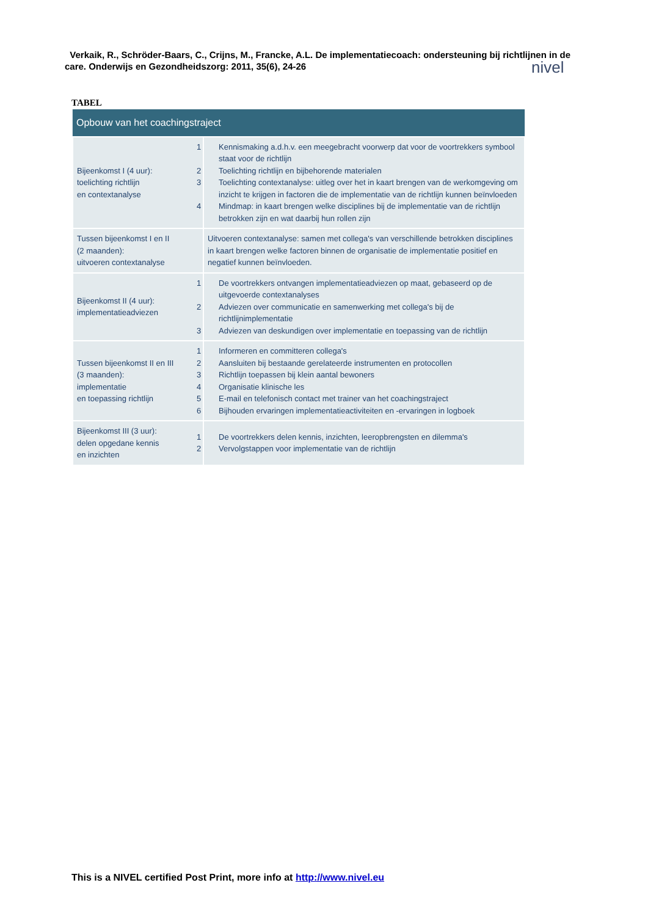Verkaik, R., Schröder-Baars, C., Crijns, M., Francke, A.L. De implementatiecoach: ondersteuning bij richtlijnen in de care. Onderwijs en Gezondheidszorg: 2011, 35(6), 24-26
nivel
TABEL
| Opbouw van het coachingstraject | |
| --- | --- |
| Bijeenkomst I (4 uur): toelichting richtlijn en contextanalyse | 1 Kennismaking a.d.h.v. een meegebracht voorwerp dat voor de voortrekkers symbool staat voor de richtlijn 2 Toelichting richtlijn en bijbehorende materialen 3 Toelichting contextanalyse: uitleg over het in kaart brengen van de werkomgeving om inzicht te krijgen in factoren die de implementatie van de richtlijn kunnen beïnvloeden 4 Mindmap: in kaart brengen welke disciplines bij de implementatie van de richtlijn betrokken zijn en wat daarbij hun rollen zijn |
| Tussen bijeenkomst I en II (2 maanden): uitvoeren contextanalyse | Uitvoeren contextanalyse: samen met collega's van verschillende betrokken disciplines in kaart brengen welke factoren binnen de organisatie de implementatie positief en negatief kunnen beïnvloeden. |
| Bijeenkomst II (4 uur): implementatieadviezen | 1 De voortrekkers ontvangen implementatieadviezen op maat, gebaseerd op de uitgevoerde contextanalyses 2 Adviezen over communicatie en samenwerking met collega's bij de richtlijnimplementatie 3 Adviezen van deskundigen over implementatie en toepassing van de richtlijn |
| Tussen bijeenkomst II en III (3 maanden): implementatie en toepassing richtlijn | 1 Informeren en committeren collega's 2 Aansluiten bij bestaande gerelateerde instrumenten en protocollen 3 Richtlijn toepassen bij klein aantal bewoners 4 Organisatie klinische les 5 E-mail en telefonisch contact met trainer van het coachingstraject 6 Bijhouden ervaringen implementatieactiviteiten en -ervaringen in logboek |
| Bijeenkomst III (3 uur): delen opgedane kennis en inzichten | 1 De voortrekkers delen kennis, inzichten, leeropbrengsten en dilemma's 2 Vervolgstappen voor implementatie van de richtlijn |
This is a NIVEL certified Post Print, more info at http://www.nivel.eu